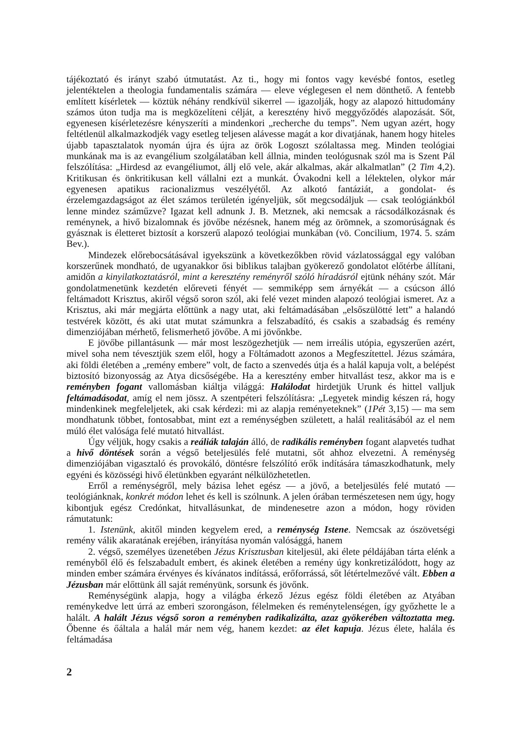tájékoztató és irányt szabó útmutatást. Az ti., hogy mi fontos vagy kevésbé fontos, esetleg jelentéktelen a theologia fundamentalis számára — eleve véglegesen el nem dönthető. A fentebb említett kísérletek — köztük néhány rendkívül sikerrel — igazolják, hogy az alapozó hittudomány számos úton tudja ma is megközelíteni célját, a keresztény hivő meggyőződés alapozását. Sőt, egyenesen kísérletezésre kényszeríti a mindenkori „recherche du temps”. Nem ugyan azért, hogy feltétlenül alkalmazkodjék vagy esetleg teljesen alávesse magát a kor divatjának, hanem hogy hiteles újabb tapasztalatok nyomán újra és újra az örök Logoszt szólaltassa meg. Minden teológiai munkának ma is az evangélium szolgálatában kell állnia, minden teológusnak szól ma is Szent Pál felszólítása: „Hirdesd az evangéliumot, állj elő vele, akár alkalmas, akár alkalmatlan” (2 Tim 4,2). Kritikusan és önkritikusan kell vállalni ezt a munkát. Óvakodni kell a lélektelen, olykor már egyenesen apatikus racionalizmus veszélyétől. Az alkotó fantáziát, a gondolat- és érzelemgazdagságot az élet számos területén igényeljük, sőt megcsodáljuk — csak teológiánkból lenne mindez száműzve? Igazat kell adnunk J. B. Metznek, aki nemcsak a rácsodálkozásnak és reménynek, a hivő bizalomnak és jövőbe nézésnek, hanem még az örömnek, a szomorúságnak és gyásznak is életteret biztosít a korszerű alapozó teológiai munkában (vö. Concilium, 1974. 5. szám Bev.).
Mindezek előrebocsátásával igyekszünk a következőkben rövid vázlatossággal egy valóban korszerűnek mondható, de ugyanakkor ősi biblikus talajban gyökerező gondolatot előtérbe állítani, amidőn a kinyilatkoztatásról, mint a keresztény reményről szóló híradásról ejtünk néhány szót. Már gondolatmenetünk kezdetén előreveti fényét — semmiképp sem árnyékát — a csúcson álló feltámadott Krisztus, akiről végső soron szól, aki felé vezet minden alapozó teológiai ismeret. Az a Krisztus, aki már megjárta előttünk a nagy utat, aki feltámadásában „elsőszülötté lett” a halandó testvérek között, és aki utat mutat számunkra a felszabadító, és csakis a szabadság és remény dimenziójában mérhető, felismerhető jövőbe. A mi jövőnkbe.
E jövőbe pillantásunk — már most leszögezhetjük — nem irreális utópia, egyszerűen azért, mivel soha nem tévesztjük szem elől, hogy a Föltámadott azonos a Megfeszítettel. Jézus számára, aki földi életében a „remény embere” volt, de facto a szenvedés útja és a halál kapuja volt, a belépést biztosító bizonyosság az Atya dicsőségébe. Ha a keresztény ember hitvallást tesz, akkor ma is e reményben fogant vallomásban kiáltja világgá: Halálodat hirdetjük Urunk és hittel valljuk feltámadásodat, amíg el nem jössz. A szentpéteri felszólításra: „Legyetek mindig készen rá, hogy mindenkinek megfeleljetek, aki csak kérdezi: mi az alapja reményeteknek” (1Pét 3,15) — ma sem mondhatunk többet, fontosabbat, mint ezt a reménységben született, a halál realitásából az el nem múló élet valósága felé mutató hitvallást.
Úgy véljük, hogy csakis a reáliák talaján álló, de radikális reményben fogant alapvetés tudhat a hivő döntések során a végső beteljesülés felé mutatni, sőt ahhoz elvezetni. A reménység dimenziójában vigasztaló és provokáló, döntésre felszólító erők indítására támaszkodhatunk, mely egyéni és közösségi hivő életünkben egyaránt nélkülözhetetlen.
Erről a reménységről, mely bázisa lehet egész — a jövő, a beteljesülés felé mutató — teológiánknak, konkrét módon lehet és kell is szólnunk. A jelen órában természetesen nem úgy, hogy kibontjuk egész Credónkat, hitvallásunkat, de mindenesetre azon a módon, hogy röviden rámutatunk:
1. Istenünk, akitől minden kegyelem ered, a reménység Istene. Nemcsak az ószövetségi remény válik akaratának erejében, irányítása nyomán valósággá, hanem
2. végső, személyes üzenetében Jézus Krisztusban kiteljesül, aki élete példájában tárta elénk a reményből élő és felszabadult embert, és akinek életében a remény úgy konkretizálódott, hogy az minden ember számára érvényes és kívánatos indítássá, erőforrássá, sőt létértelmezővé vált. Ebben a Jézusban már előttünk áll saját reményünk, sorsunk és jövőnk.
Reménységünk alapja, hogy a világba érkező Jézus egész földi életében az Atyában reménykedve lett úrrá az emberi szorongáson, félelmeken és reménytelenségen, így győzhette le a halált. A halált Jézus végső soron a reményben radikalizálta, azaz gyökerében változtatta meg. Őbenne és őáltala a halál már nem vég, hanem kezdet: az élet kapuja. Jézus élete, halála és feltámadása
2